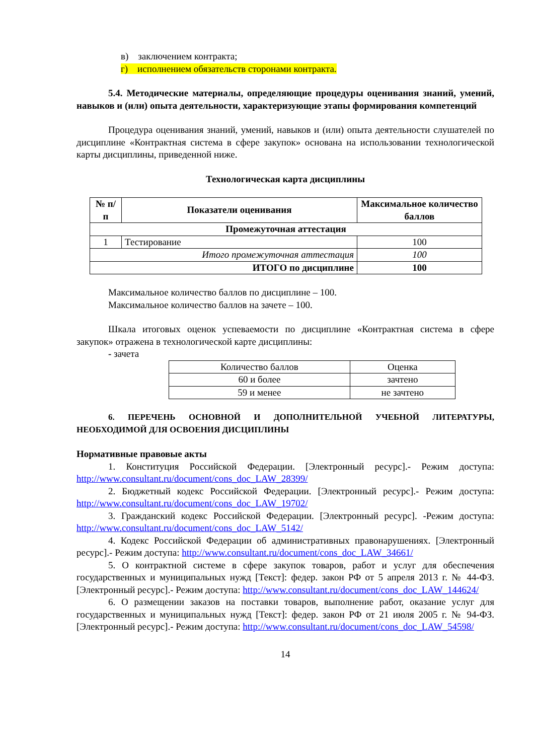в) заключением контракта;
г) исполнением обязательств сторонами контракта.
5.4. Методические материалы, определяющие процедуры оценивания знаний, умений, навыков и (или) опыта деятельности, характеризующие этапы формирования компетенций
Процедура оценивания знаний, умений, навыков и (или) опыта деятельности слушателей по дисциплине «Контрактная система в сфере закупок» основана на использовании технологической карты дисциплины, приведенной ниже.
Технологическая карта дисциплины
| № п/п | Показатели оценивания | Максимальное количество баллов |
| --- | --- | --- |
| Промежуточная аттестация | | |
| 1 | Тестирование | 100 |
| Итого промежуточная аттестация | | 100 |
| ИТОГО по дисциплине | | 100 |
Максимальное количество баллов по дисциплине – 100.
Максимальное количество баллов на зачете – 100.
Шкала итоговых оценок успеваемости по дисциплине «Контрактная система в сфере закупок» отражена в технологической карте дисциплины:
- зачета
| Количество баллов | Оценка |
| 60 и более | зачтено |
| 59 и менее | не зачтено |
6. ПЕРЕЧЕНЬ ОСНОВНОЙ И ДОПОЛНИТЕЛЬНОЙ УЧЕБНОЙ ЛИТЕРАТУРЫ, НЕОБХОДИМОЙ ДЛЯ ОСВОЕНИЯ ДИСЦИПЛИНЫ
Нормативные правовые акты
1. Конституция Российской Федерации. [Электронный ресурс].- Режим доступа: http://www.consultant.ru/document/cons_doc_LAW_28399/
2. Бюджетный кодекс Российской Федерации. [Электронный ресурс].- Режим доступа: http://www.consultant.ru/document/cons_doc_LAW_19702/
3. Гражданский кодекс Российской Федерации. [Электронный ресурс]. -Режим доступа: http://www.consultant.ru/document/cons_doc_LAW_5142/
4. Кодекс Российской Федерации об административных правонарушениях. [Электронный ресурс].- Режим доступа: http://www.consultant.ru/document/cons_doc_LAW_34661/
5. О контрактной системе в сфере закупок товаров, работ и услуг для обеспечения государственных и муниципальных нужд [Текст]: федер. закон РФ от 5 апреля 2013 г. № 44-ФЗ. [Электронный ресурс].- Режим доступа: http://www.consultant.ru/document/cons_doc_LAW_144624/
6. О размещении заказов на поставки товаров, выполнение работ, оказание услуг для государственных и муниципальных нужд [Текст]: федер. закон РФ от 21 июля 2005 г. № 94-ФЗ. [Электронный ресурс].- Режим доступа: http://www.consultant.ru/document/cons_doc_LAW_54598/
14